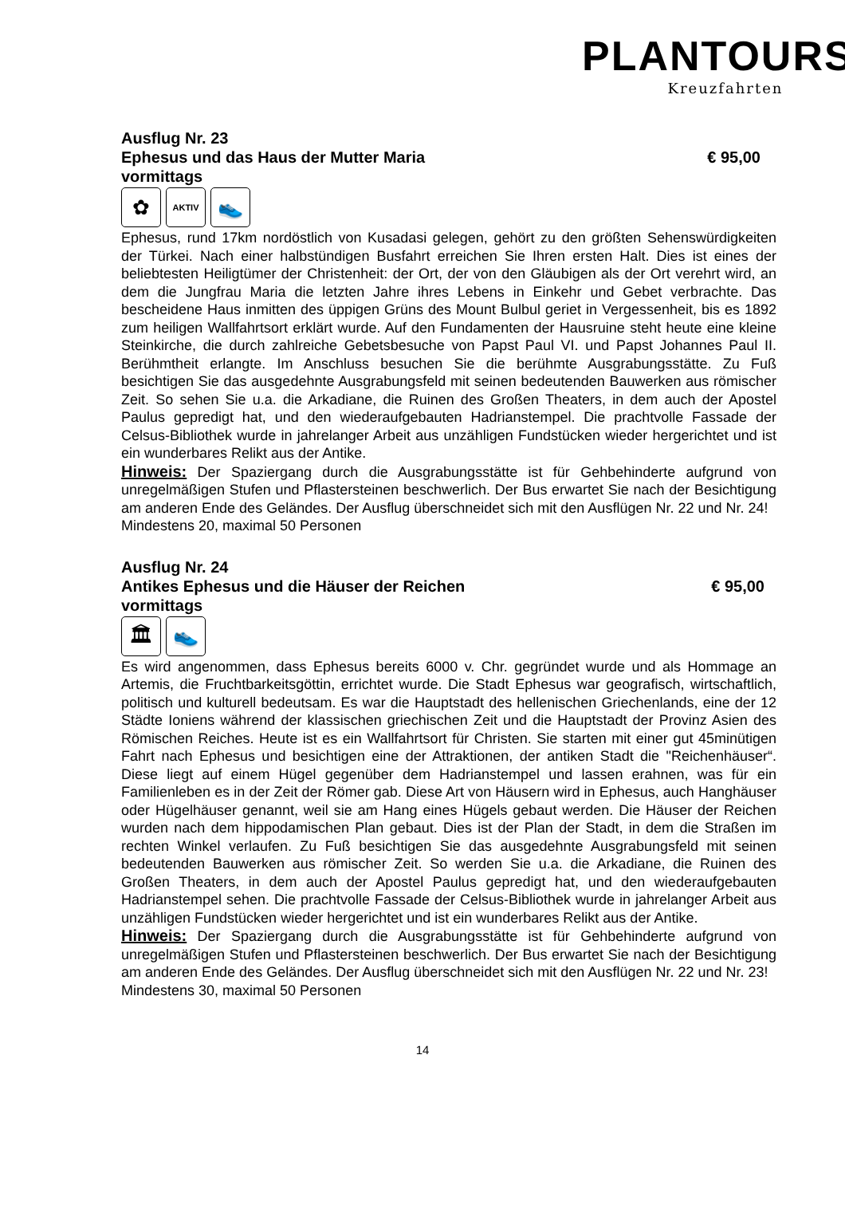PLANTOURS
Kreuzfahrten
Ausflug Nr. 23
Ephesus und das Haus der Mutter Maria € 95,00
vormittags
✿
AKTIV
👟
Ephesus, rund 17km nordöstlich von Kusadasi gelegen, gehört zu den größten Sehenswürdigkeiten der Türkei. Nach einer halbstündigen Busfahrt erreichen Sie Ihren ersten Halt. Dies ist eines der beliebtesten Heiligtümer der Christenheit: der Ort, der von den Gläubigen als der Ort verehrt wird, an dem die Jungfrau Maria die letzten Jahre ihres Lebens in Einkehr und Gebet verbrachte. Das bescheidene Haus inmitten des üppigen Grüns des Mount Bulbul geriet in Vergessenheit, bis es 1892 zum heiligen Wallfahrtsort erklärt wurde. Auf den Fundamenten der Hausruine steht heute eine kleine Steinkirche, die durch zahlreiche Gebetsbesuche von Papst Paul VI. und Papst Johannes Paul II. Berühmtheit erlangte. Im Anschluss besuchen Sie die berühmte Ausgrabungsstätte. Zu Fuß besichtigen Sie das ausgedehnte Ausgrabungsfeld mit seinen bedeutenden Bauwerken aus römischer Zeit. So sehen Sie u.a. die Arkadiane, die Ruinen des Großen Theaters, in dem auch der Apostel Paulus gepredigt hat, und den wiederaufgebauten Hadrianstempel. Die prachtvolle Fassade der Celsus-Bibliothek wurde in jahrelanger Arbeit aus unzähligen Fundstücken wieder hergerichtet und ist ein wunderbares Relikt aus der Antike.
Hinweis: Der Spaziergang durch die Ausgrabungsstätte ist für Gehbehinderte aufgrund von unregelmäßigen Stufen und Pflastersteinen beschwerlich. Der Bus erwartet Sie nach der Besichtigung am anderen Ende des Geländes. Der Ausflug überschneidet sich mit den Ausflügen Nr. 22 und Nr. 24!
Mindestens 20, maximal 50 Personen
Ausflug Nr. 24
Antikes Ephesus und die Häuser der Reichen € 95,00
vormittags
🏛 👟
Es wird angenommen, dass Ephesus bereits 6000 v. Chr. gegründet wurde und als Hommage an Artemis, die Fruchtbarkeitsgöttin, errichtet wurde. Die Stadt Ephesus war geografisch, wirtschaftlich, politisch und kulturell bedeutsam. Es war die Hauptstadt des hellenischen Griechenlands, eine der 12 Städte Ioniens während der klassischen griechischen Zeit und die Hauptstadt der Provinz Asien des Römischen Reiches. Heute ist es ein Wallfahrtsort für Christen. Sie starten mit einer gut 45minütigen Fahrt nach Ephesus und besichtigen eine der Attraktionen, der antiken Stadt die "Reichenhäuser“. Diese liegt auf einem Hügel gegenüber dem Hadrianstempel und lassen erahnen, was für ein Familienleben es in der Zeit der Römer gab. Diese Art von Häusern wird in Ephesus, auch Hanghäuser oder Hügelhäuser genannt, weil sie am Hang eines Hügels gebaut werden. Die Häuser der Reichen wurden nach dem hippodamischen Plan gebaut. Dies ist der Plan der Stadt, in dem die Straßen im rechten Winkel verlaufen. Zu Fuß besichtigen Sie das ausgedehnte Ausgrabungsfeld mit seinen bedeutenden Bauwerken aus römischer Zeit. So werden Sie u.a. die Arkadiane, die Ruinen des Großen Theaters, in dem auch der Apostel Paulus gepredigt hat, und den wiederaufgebauten Hadrianstempel sehen. Die prachtvolle Fassade der Celsus-Bibliothek wurde in jahrelanger Arbeit aus unzähligen Fundstücken wieder hergerichtet und ist ein wunderbares Relikt aus der Antike.
Hinweis: Der Spaziergang durch die Ausgrabungsstätte ist für Gehbehinderte aufgrund von unregelmäßigen Stufen und Pflastersteinen beschwerlich. Der Bus erwartet Sie nach der Besichtigung am anderen Ende des Geländes. Der Ausflug überschneidet sich mit den Ausflügen Nr. 22 und Nr. 23!
Mindestens 30, maximal 50 Personen
14